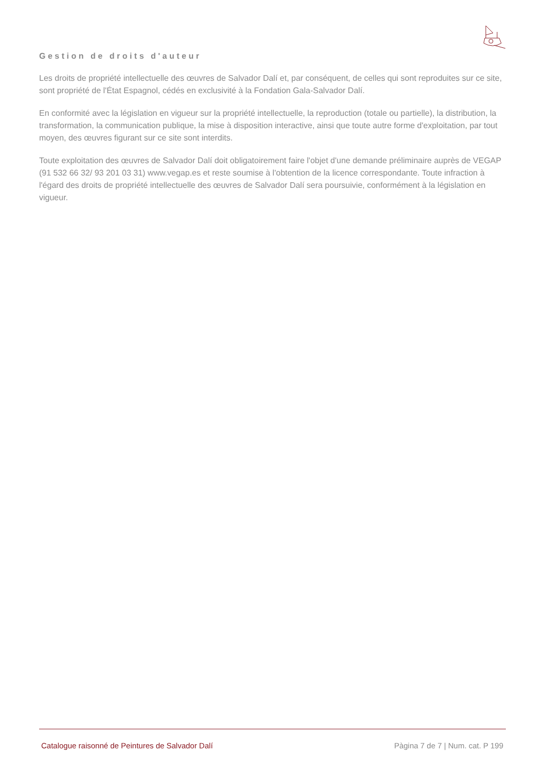Gestion de droits d'auteur
Les droits de propriété intellectuelle des œuvres de Salvador Dalí et, par conséquent, de celles qui sont reproduites sur ce site, sont propriété de l'État Espagnol, cédés en exclusivité à la Fondation Gala-Salvador Dalí.
En conformité avec la législation en vigueur sur la propriété intellectuelle, la reproduction (totale ou partielle), la distribution, la transformation, la communication publique, la mise à disposition interactive, ainsi que toute autre forme d'exploitation, par tout moyen, des œuvres figurant sur ce site sont interdits.
Toute exploitation des œuvres de Salvador Dalí doit obligatoirement faire l'objet d'une demande préliminaire auprès de VEGAP (91 532 66 32/ 93 201 03 31) www.vegap.es et reste soumise à l'obtention de la licence correspondante. Toute infraction à l'égard des droits de propriété intellectuelle des œuvres de Salvador Dalí sera poursuivie, conformément à la législation en vigueur.
Catalogue raisonné de Peintures de Salvador Dalí Pàgina 7 de 7 | Num. cat. P 199